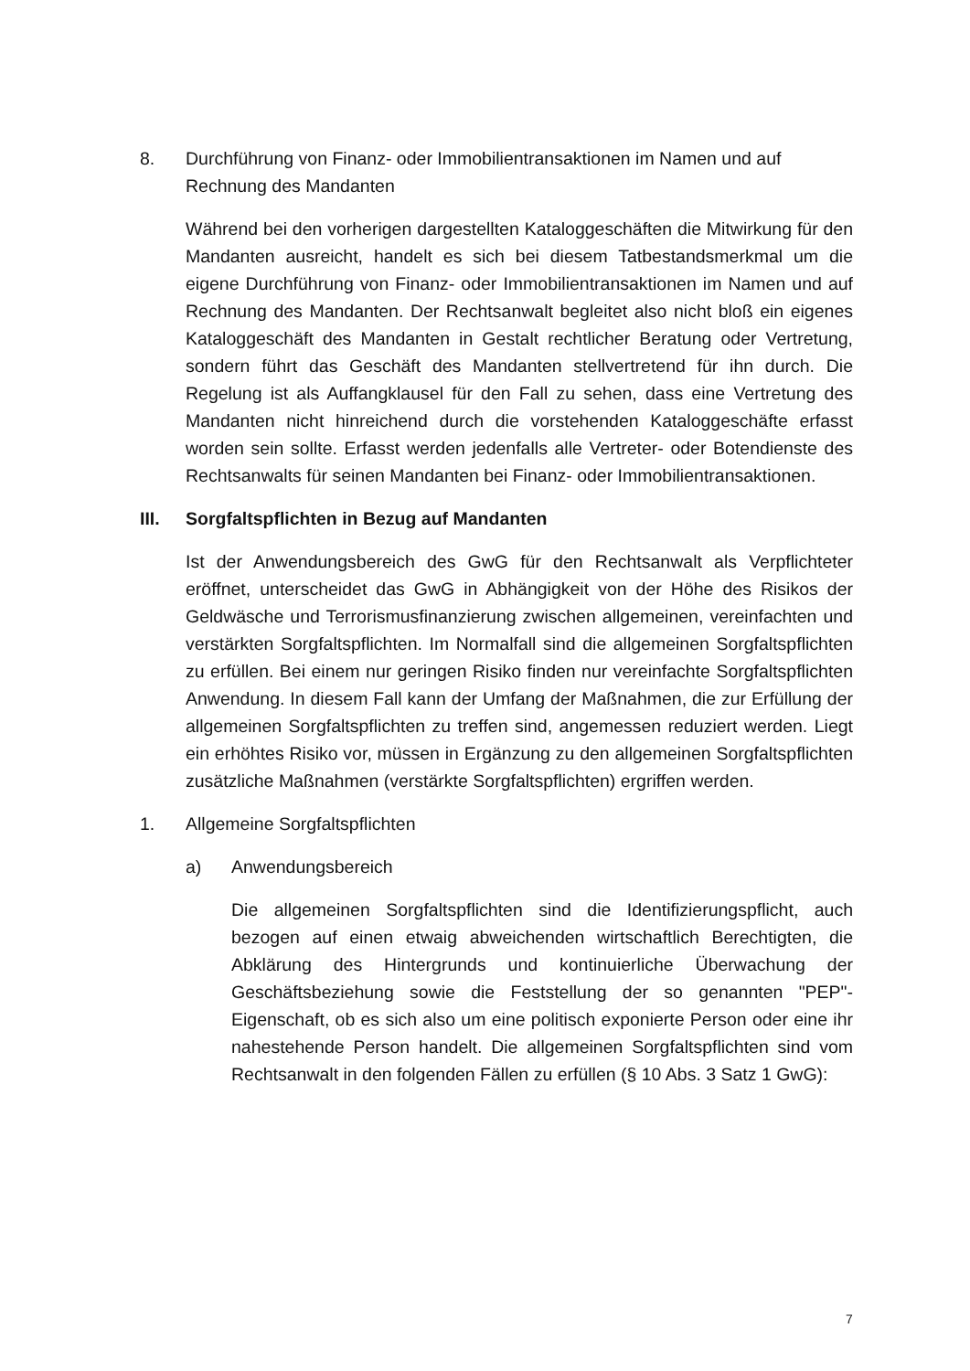8. Durchführung von Finanz- oder Immobilientransaktionen im Namen und auf Rechnung des Mandanten
Während bei den vorherigen dargestellten Kataloggeschäften die Mitwirkung für den Mandanten ausreicht, handelt es sich bei diesem Tatbestandsmerk­mal um die eigene Durchführung von Finanz- oder Immobilientransaktionen im Namen und auf Rechnung des Mandanten. Der Rechtsanwalt begleitet al­so nicht bloß ein eigenes Kataloggeschäft des Mandanten in Gestalt rechtli­cher Beratung oder Vertretung, sondern führt das Geschäft des Mandanten stellvertretend für ihn durch. Die Regelung ist als Auffangklausel für den Fall zu sehen, dass eine Vertretung des Mandanten nicht hinreichend durch die vorstehenden Kataloggeschäfte erfasst worden sein sollte. Erfasst werden jedenfalls alle Vertreter- oder Botendienste des Rechtsanwalts für seinen Mandanten bei Finanz- oder Immobilientransaktionen.
III. Sorgfaltspflichten in Bezug auf Mandanten
Ist der Anwendungsbereich des GwG für den Rechtsanwalt als Verpflichteter eröffnet, unterscheidet das GwG in Abhängigkeit von der Höhe des Risikos der Geldwäsche und Terrorismusfinanzierung zwischen allgemeinen, verein­fachten und verstärkten Sorgfaltspflichten. Im Normalfall sind die allgemeinen Sorgfaltspflichten zu erfüllen. Bei einem nur geringen Risiko finden nur ver­einfachte Sorgfaltspflichten Anwendung. In diesem Fall kann der Umfang der Maßnahmen, die zur Erfüllung der allgemeinen Sorgfaltspflichten zu treffen sind, angemessen reduziert werden. Liegt ein erhöhtes Risiko vor, müssen in Ergänzung zu den allgemeinen Sorgfaltspflichten zusätzliche Maßnahmen (verstärkte Sorgfaltspflichten) ergriffen werden.
1. Allgemeine Sorgfaltspflichten
a) Anwendungsbereich
Die allgemeinen Sorgfaltspflichten sind die Identifizierungspflicht, auch bezogen auf einen etwaig abweichenden wirtschaftlich Berechtigten, die Abklärung des Hintergrunds und kontinuierliche Überwachung der Geschäftsbeziehung sowie die Feststellung der so genannten "PEP"-Eigenschaft, ob es sich also um eine politisch exponierte Person oder eine ihr nahestehende Person handelt. Die allgemeinen Sorgfaltspflich­ten sind vom Rechtsanwalt in den folgenden Fällen zu erfüllen (§ 10 Abs. 3 Satz 1 GwG):
7